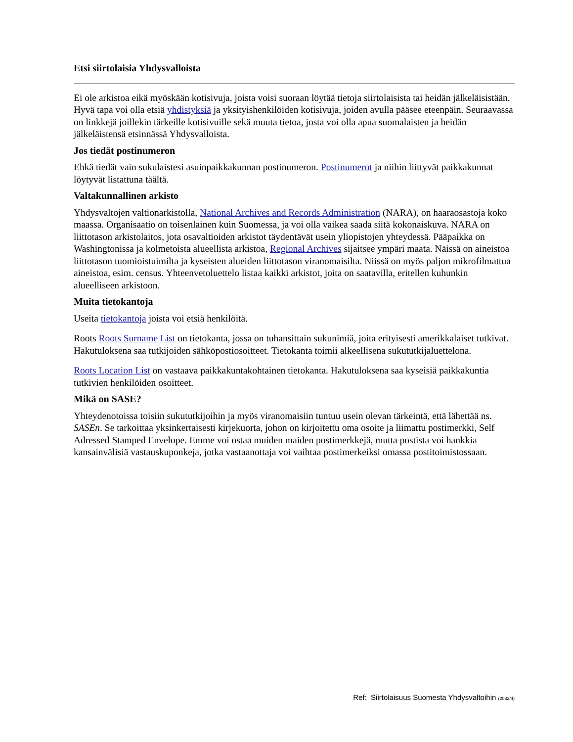Etsi siirtolaisia Yhdysvalloista
Ei ole arkistoa eikä myöskään kotisivuja, joista voisi suoraan löytää tietoja siirtolaisista tai heidän jälkeläisistään. Hyvä tapa voi olla etsiä yhdistyksiä ja yksityishenkilöiden kotisivuja, joiden avulla pääsee eteenpäin. Seuraavassa on linkkejä joillekin tärkeille kotisivuille sekä muuta tietoa, josta voi olla apua suomalaisten ja heidän jälkeläistensä etsinnässä Yhdysvalloista.
Jos tiedät postinumeron
Ehkä tiedät vain sukulaistesi asuinpaikkakunnan postinumeron. Postinumerot ja niihin liittyvät paikkakunnat löytyvät listattuna täältä.
Valtakunnallinen arkisto
Yhdysvaltojen valtionarkistolla, National Archives and Records Administration (NARA), on haaraosastoja koko maassa. Organisaatio on toisenlainen kuin Suomessa, ja voi olla vaikea saada siitä kokonaiskuva. NARA on liittotason arkistolaitos, jota osavaltioiden arkistot täydentävät usein yliopistojen yhteydessä. Pääpaikka on Washingtonissa ja kolmetoista alueellista arkistoa, Regional Archives sijaitsee ympäri maata. Näissä on aineistoa liittotason tuomioistuimilta ja kyseisten alueiden liittotason viranomaisilta. Niissä on myös paljon mikrofilmattua aineistoa, esim. census. Yhteenvetoluettelo listaa kaikki arkistot, joita on saatavilla, eritellen kuhunkin alueelliseen arkistoon.
Muita tietokantoja
Useita tietokantoja joista voi etsiä henkilöitä.
Roots Roots Surname List on tietokanta, jossa on tuhansittain sukunimiä, joita erityisesti amerikkalaiset tutkivat. Hakutuloksena saa tutkijoiden sähköpostiosoitteet. Tietokanta toimii alkeellisena sukututkijaluettelona.
Roots Location List on vastaava paikkakuntakohtainen tietokanta. Hakutuloksena saa kyseisiä paikkakuntia tutkivien henkilöiden osoitteet.
Mikä on SASE?
Yhteydenotoissa toisiin sukututkijoihin ja myös viranomaisiin tuntuu usein olevan tärkeintä, että lähettää ns. SASEn. Se tarkoittaa yksinkertaisesti kirjekuorta, johon on kirjoitettu oma osoite ja liimattu postimerkki, Self Adressed Stamped Envelope. Emme voi ostaa muiden maiden postimerkkejä, mutta postista voi hankkia kansainvälisiä vastauskuponkeja, jotka vastaanottaja voi vaihtaa postimerkeiksi omassa postitoimistossaan.
Ref: Siirtolaisuus Suomesta Yhdysvaltoihin (2032/4)